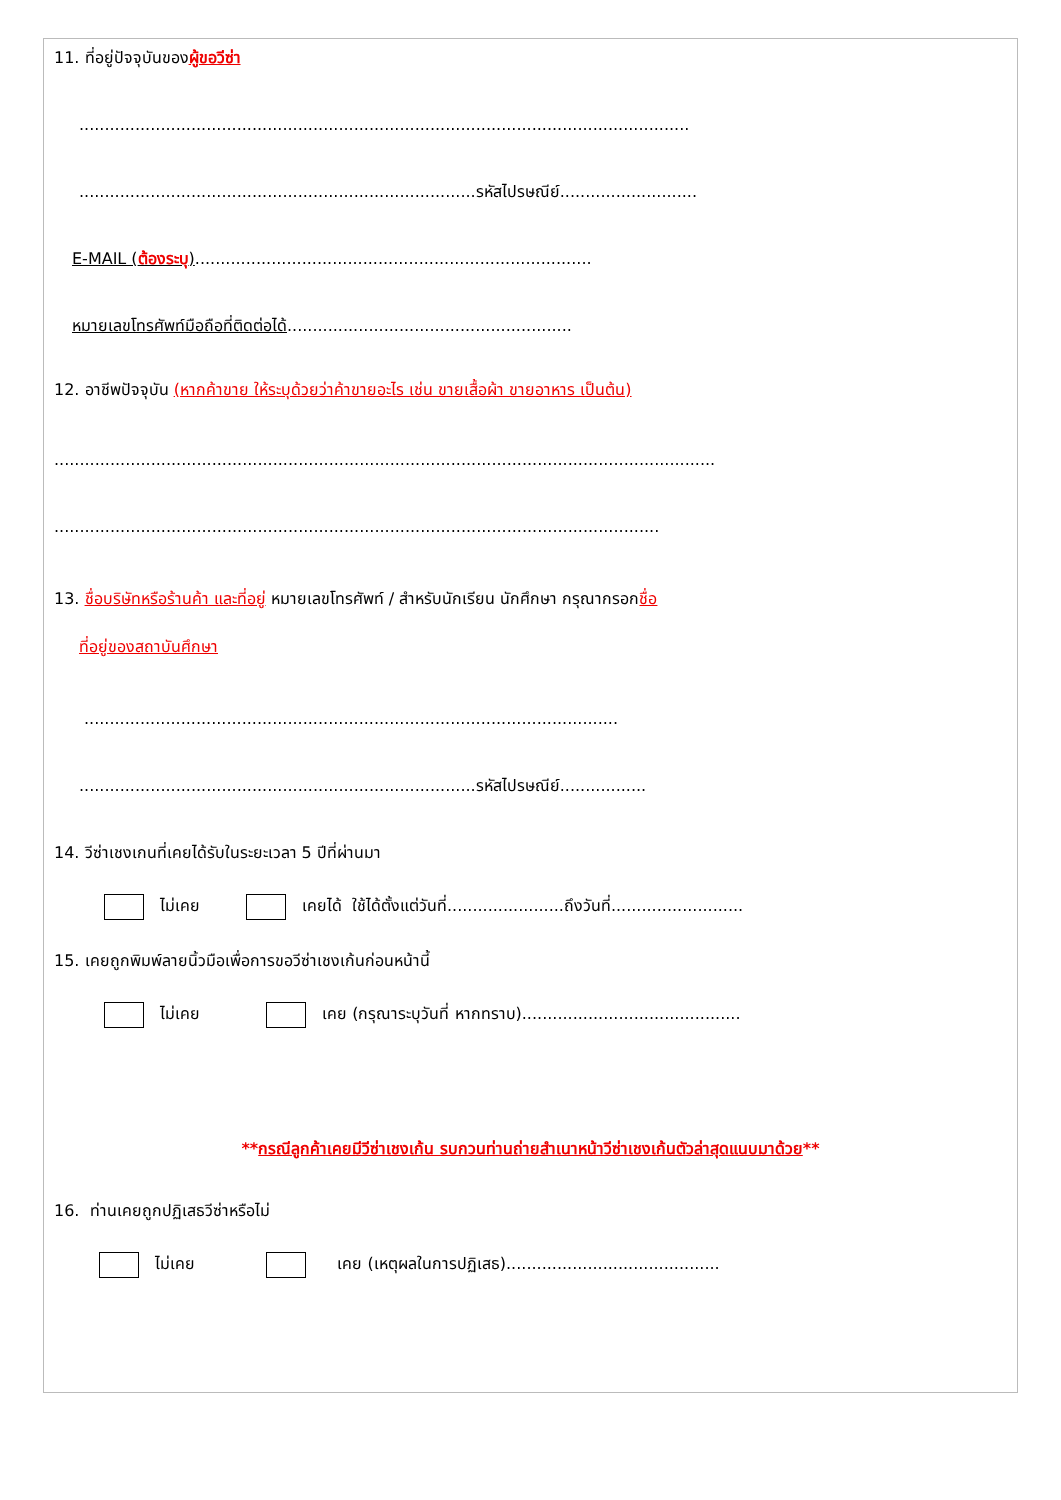11. ที่อยู่ปัจจุบันของผู้ขอวีซ่า
........................................................................................................................
..............................................................................รหัสไปรษณีย์...........................
E-MAIL (ต้องระบุ)..............................................................................
หมายเลขโทรศัพท์มือถือที่ติดต่อได้........................................................
12. อาชีพปัจจุบัน (หากค้าขาย ให้ระบุด้วยว่าค้าขายอะไร เช่น ขายเสื้อผ้า ขายอาหาร เป็นต้น)
..................................................................................................................................
.......................................................................................................................
13. ชื่อบริษัทหรือร้านค้า และที่อยู่ หมายเลขโทรศัพท์ / สำหรับนักเรียน นักศึกษา กรุณากรอกชื่อ
ที่อยู่ของสถาบันศึกษา
.........................................................................................................
..............................................................................รหัสไปรษณีย์.................
14. วีซ่าเชงเกนที่เคยได้รับในระยะเวลา 5 ปีที่ผ่านมา
ไม่เคย เคยได้ ใช้ได้ตั้งแต่วันที่.......................ถึงวันที่..........................
15. เคยถูกพิมพ์ลายนิ้วมือเพื่อการขอวีซ่าเชงเก้นก่อนหน้านี้
ไม่เคย เคย (กรุณาระบุวันที่ หากทราบ)...........................................
**กรณีลูกค้าเคยมีวีซ่าเชงเก้น รบกวนท่านถ่ายสำเนาหน้าวีซ่าเชงเก้นตัวล่าสุดแนบมาด้วย**
16. ท่านเคยถูกปฏิเสธวีซ่าหรือไม่
ไม่เคย เคย (เหตุผลในการปฏิเสธ)..........................................